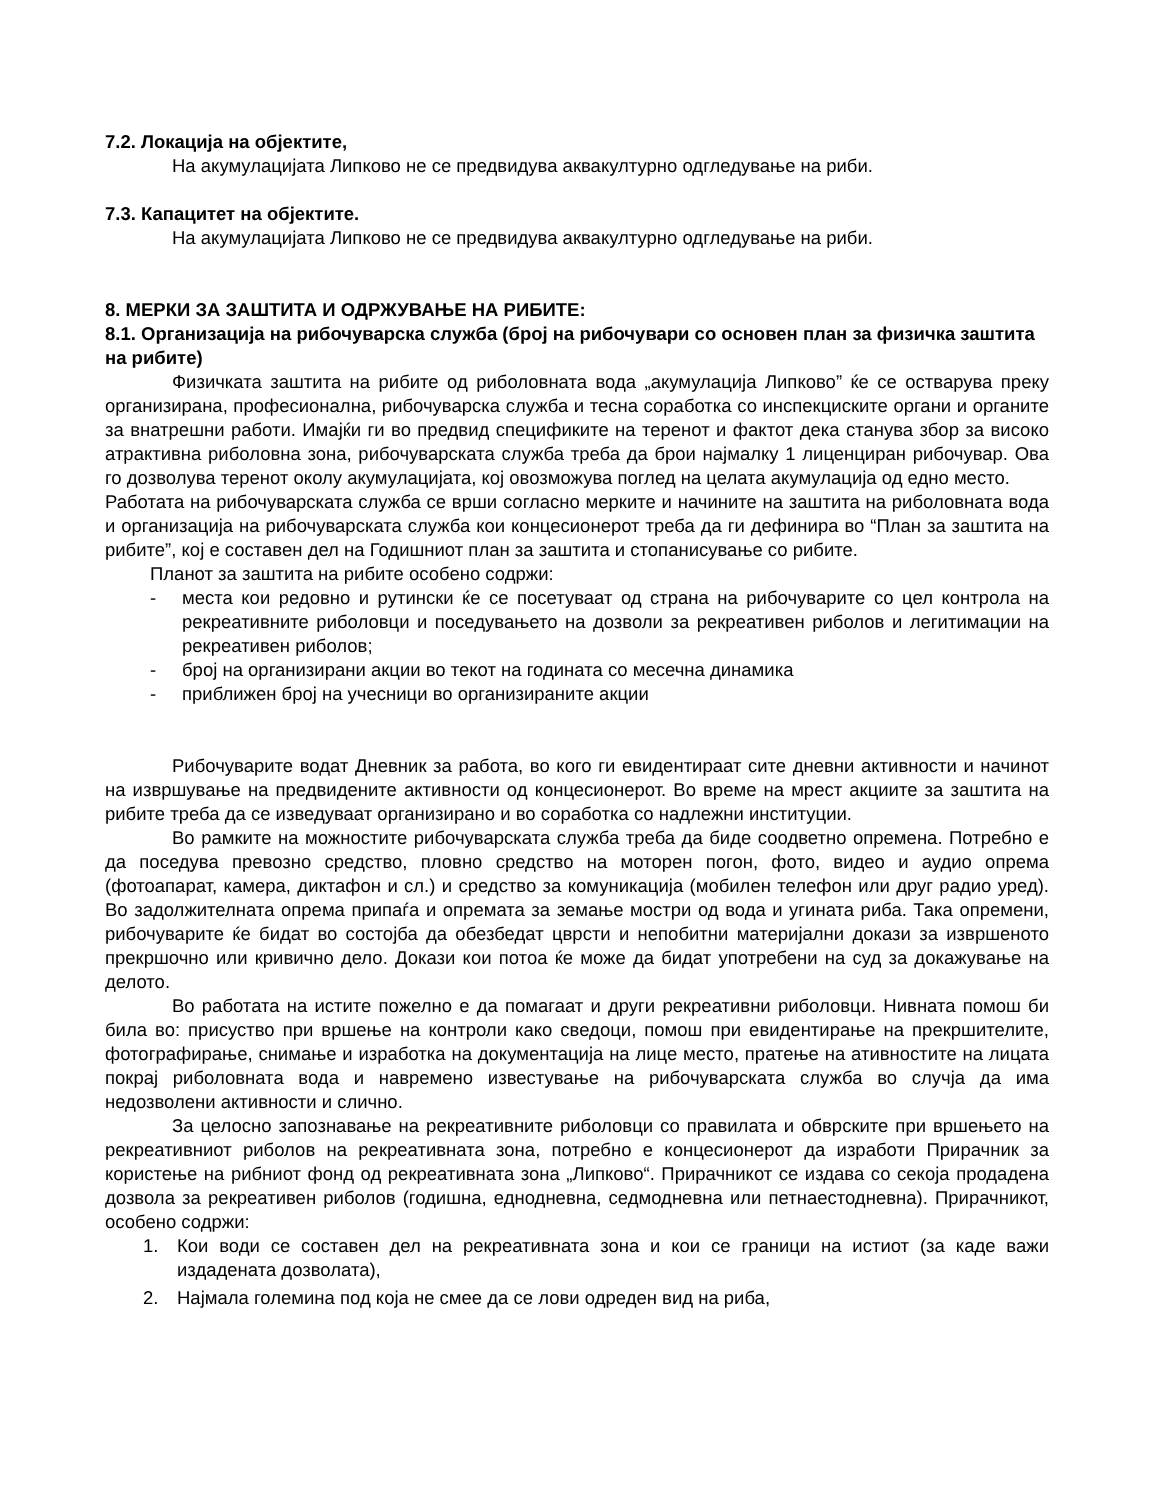7.2. Локација на објектите,
На акумулацијата Липково не се предвидува аквакултурно одгледување на риби.
7.3. Капацитет на објектите.
На акумулацијата Липково не се предвидува аквакултурно одгледување на риби.
8. МЕРКИ ЗА ЗАШТИТА И ОДРЖУВАЊЕ НА РИБИТЕ:
8.1. Организација на рибочуварска служба (број на рибочувари со основен план за физичка заштита на рибите)
Физичката заштита на рибите од риболовната вода „акумулација Липково” ќе се остварува преку организирана, професионална, рибочуварска служба и тесна соработка со инспекциските органи и органите за внатрешни работи. Имајќи ги во предвид спецификите на теренот и фактот дека станува збор за високо атрактивна риболовна зона, рибочуварската служба треба да брои најмалку 1 лиценциран рибочувар. Ова го дозволува теренот околу акумулацијата, кој овозможува поглед на целата акумулација од едно место.
Работата на рибочуварската служба се врши согласно мерките и начините на заштита на риболовната вода и организација на рибочуварската служба кои концесионерот треба да ги дефинира во “План за заштита на рибите”, кој е составен дел на Годишниот план за заштита и стопанисување со рибите.
Планот за заштита на рибите особено содржи:
- места кои редовно и рутински ќе се посетуваат од страна на рибочуварите со цел контрола на рекреативните риболовци и поседувањето на дозволи за рекреативен риболов и легитимации на рекреативен риболов;
- број на организирани акции во текот на годината со месечна динамика
- приближен број на учесници во организираните акции
Рибочуварите водат Дневник за работа, во кого ги евидентираат сите дневни активности и начинот на извршување на предвидените активности од концесионерот. Во време на мрест акциите за заштита на рибите треба да се изведуваат организирано и во соработка со надлежни институции.
Во рамките на можностите рибочуварската служба треба да биде соодветно опремена. Потребно е да поседува превозно средство, пловно средство на моторен погон, фото, видео и аудио опрема (фотоапарат, камера, диктафон и сл.) и средство за комуникација (мобилен телефон или друг радио уред). Во задолжителната опрема припаѓа и опремата за земање мостри од вода и угината риба. Така опремени, рибочуварите ќе бидат во состојба да обезбедат цврсти и непобитни материјални докази за извршеното прекршочно или кривично дело. Докази кои потоа ќе може да бидат употребени на суд за докажување на делото.
Во работата на истите пожелно е да помагаат и други рекреативни риболовци. Нивната помош би била во: присуство при вршење на контроли како сведоци, помош при евидентирање на прекршителите, фотографирање, снимање и изработка на документација на лице место, пратење на ативностите на лицата покрај риболовната вода и навремено известување на рибочуварската служба во случја да има недозволени активности и слично.
За целосно запознавање на рекреативните риболовци со правилата и обврските при вршењето на рекреативниот риболов на рекреативната зона, потребно е концесионерот да изработи Прирачник за користење на рибниот фонд од рекреативната зона „Липково“. Прирачникот се издава со секоја продадена дозвола за рекреативен риболов (годишна, еднодневна, седмодневна или петнаестодневна). Прирачникот, особено содржи:
1. Кои води се составен дел на рекреативната зона и кои се граници на истиот (за каде важи издадената дозволата),
2. Најмала големина под која не смее да се лови одреден вид на риба,